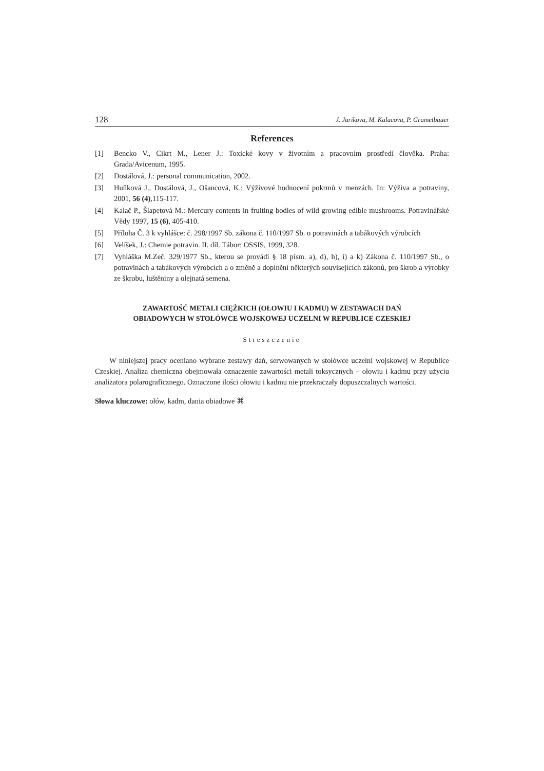128 J. Jurikova, M. Kalacova, P. Grametbauer
References
[1] Bencko V., Cikrt M., Lener J.: Toxické kovy v životním a pracovním prostředí člověka. Praha: Grada/Avicenum, 1995.
[2] Dostálová, J.: personal communication, 2002.
[3] Huňková J., Dostálová, J., Ošancová, K.: Výživové hodnocení pokrmů v menzách. In: Výživa a potraviny, 2001, 56 (4),115-117.
[4] Kalač P., Šlapetová M.: Mercury contents in fruiting bodies of wild growing edible mushrooms. Potravinářské Vědy 1997, 15 (6), 405-410.
[5] Příloha Č. 3 k vyhlášce: č. 298/1997 Sb. zákona č. 110/1997 Sb. o potravinách a tabákových výrobcích
[6] Velíšek, J.: Chemie potravin. II. díl. Tábor: OSSIS, 1999, 328.
[7] Vyhláška M.Zeč. 329/1977 Sb., kterou se provádí § 18 písm. a), d), h), i) a k) Zákona č. 110/1997 Sb., o potravinách a tabákových výrobcích a o změně a doplnění některých souvisejících zákonů, pro škrob a výrobky ze škrobu, luštěniny a olejnatá semena.
ZAWARTOŚĆ METALI CIĘŻKICH (OŁOWIU I KADMU) W ZESTAWACH DAŃ
OBIADOWYCH W STOŁÓWCE WOJSKOWEJ UCZELNI W REPUBLICE CZESKIEJ
Streszczenie
W niniejszej pracy oceniano wybrane zestawy dań, serwowanych w stołówce uczelni wojskowej w Republice Czeskiej. Analiza chemiczna obejmowała oznaczenie zawartości metali toksycznych – ołowiu i kadmu przy użyciu analizatora polarograficznego. Oznaczone ilości ołowiu i kadmu nie przekraczały dopuszczalnych wartości.
Słowa kluczowe: ołów, kadm, dania obiadowe ⌘